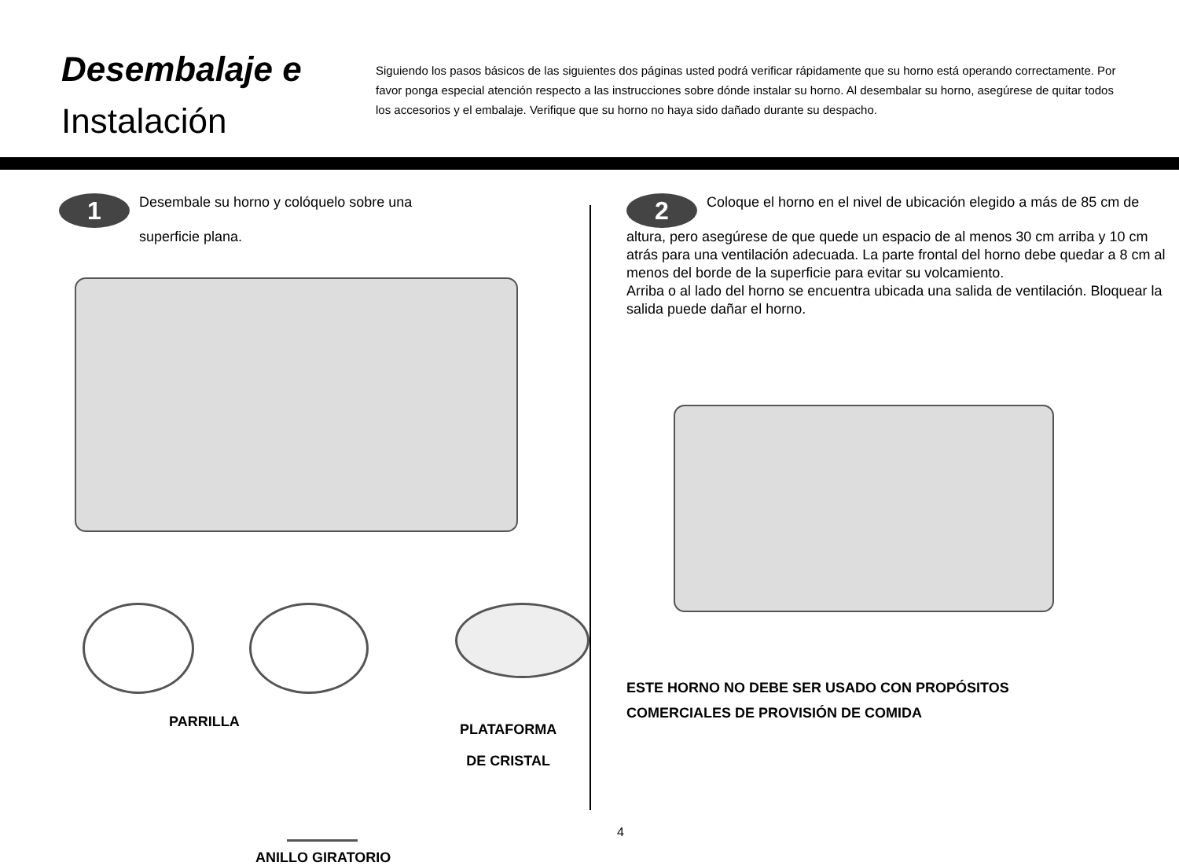Desembalaje e
Instalación
Siguiendo los pasos básicos de las siguientes dos páginas usted podrá verificar rápidamente que su horno está operando correctamente. Por favor ponga especial atención respecto a las instrucciones sobre dónde instalar su horno. Al desembalar su horno, asegúrese de quitar todos los accesorios y el embalaje. Verifique que su horno no haya sido dañado durante su despacho.
1 Desembale su horno y colóquelo sobre una
superficie plana.
PARRILLA
PLATAFORMA
DE CRISTAL
ANILLO GIRATORIO
2 Coloque el horno en el nivel de ubicación elegido a más de 85 cm de altura, pero asegúrese de que quede un espacio de al menos 30 cm arriba y 10 cm atrás para una ventilación adecuada. La parte frontal del horno debe quedar a 8 cm al menos del borde de la superficie para evitar su volcamiento.
Arriba o al lado del horno se encuentra ubicada una salida de ventilación. Bloquear la salida puede dañar el horno.
ESTE HORNO NO DEBE SER USADO CON PROPÓSITOS
COMERCIALES DE PROVISIÓN DE COMIDA
4